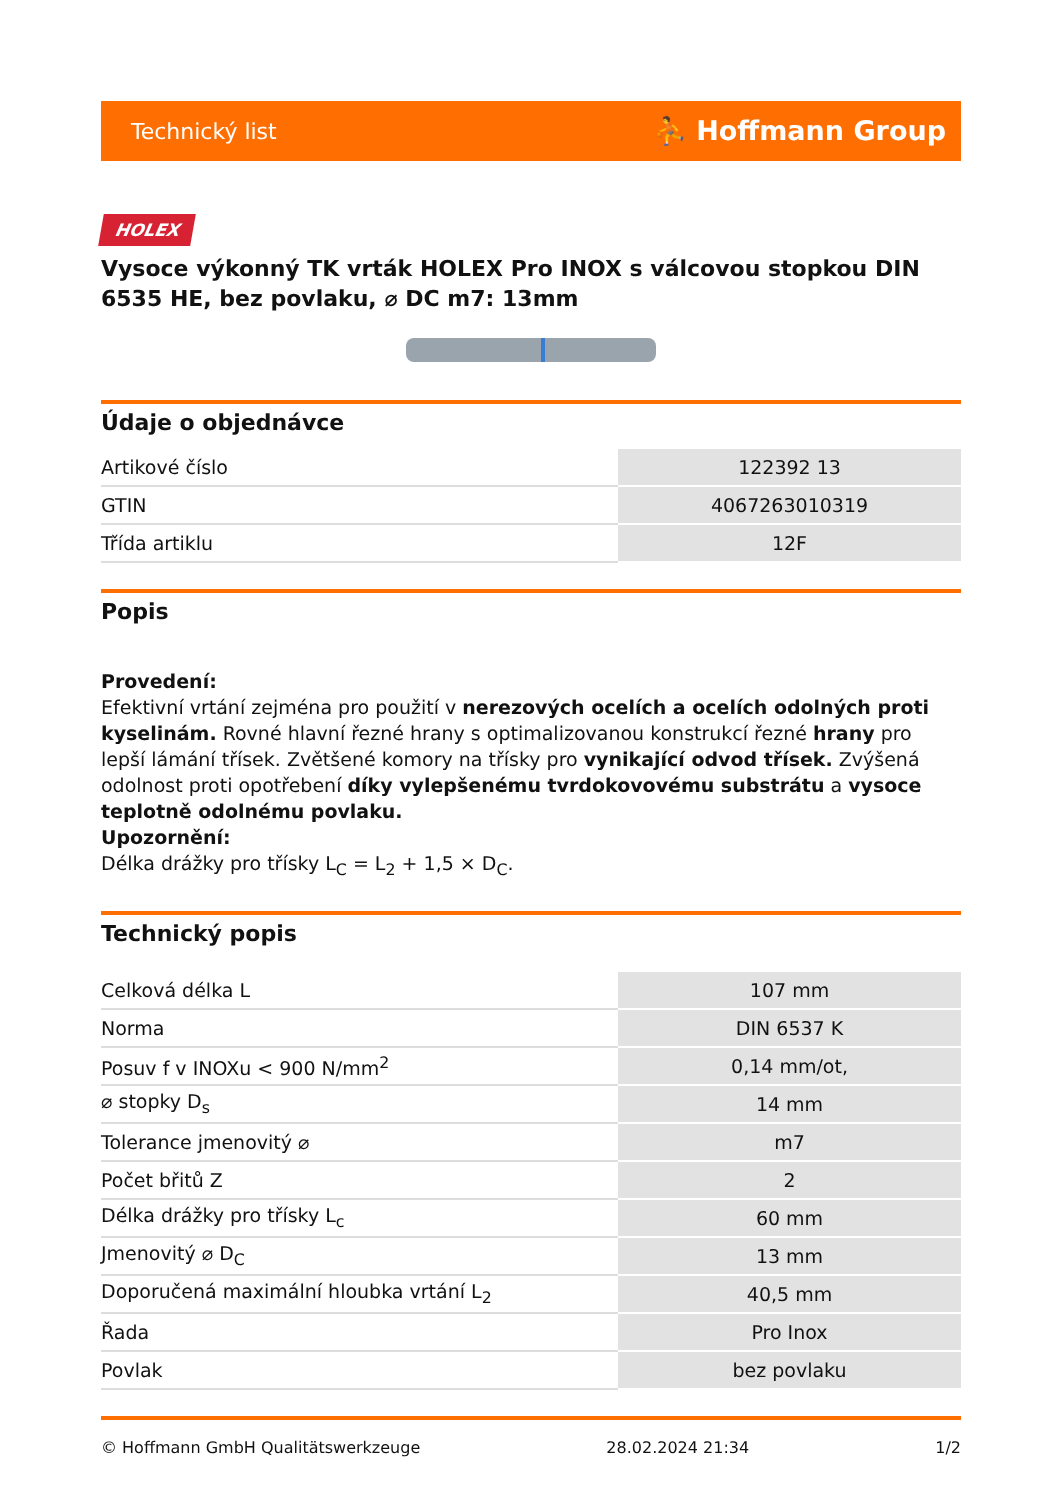Technický list ⛹ Hoffmann Group
HOLEX
Vysoce výkonný TK vrták HOLEX Pro INOX s válcovou stopkou DIN 6535 HE, bez povlaku, ⌀ DC m7: 13mm
Údaje o objednávce
| Artikové číslo | 122392 13 |
| GTIN | 4067263010319 |
| Třída artiklu | 12F |
Popis
Provedení:
Efektivní vrtání zejména pro použití v nerezových ocelích a ocelích odolných proti kyselinám. Rovné hlavní řezné hrany s optimalizovanou konstrukcí řezné hrany pro lepší lámání třísek. Zvětšené komory na třísky pro vynikající odvod třísek. Zvýšená odolnost proti opotřebení díky vylepšenému tvrdokovovému substrátu a vysoce teplotně odolnému povlaku.
Upozornění:
Délka drážky pro třísky L<sub>C</sub> = L<sub>2</sub> + 1,5 × D<sub>C</sub>.
Technický popis
| Celková délka L | 107 mm |
| Norma | DIN 6537 K |
| Posuv f v INOXu < 900 N/mm<sup>2</sup> | 0,14 mm/ot, |
| ⌀ stopky D<sub>s</sub> | 14 mm |
| Tolerance jmenovitý ⌀ | m7 |
| Počet břitů Z | 2 |
| Délka drážky pro třísky L<sub>c</sub> | 60 mm |
| Jmenovitý ⌀ D<sub>C</sub> | 13 mm |
| Doporučená maximální hloubka vrtání L<sub>2</sub> | 40,5 mm |
| Řada | Pro Inox |
| Povlak | bez povlaku |
© Hoffmann GmbH Qualitätswerkzeuge 28.02.2024 21:34 1/2